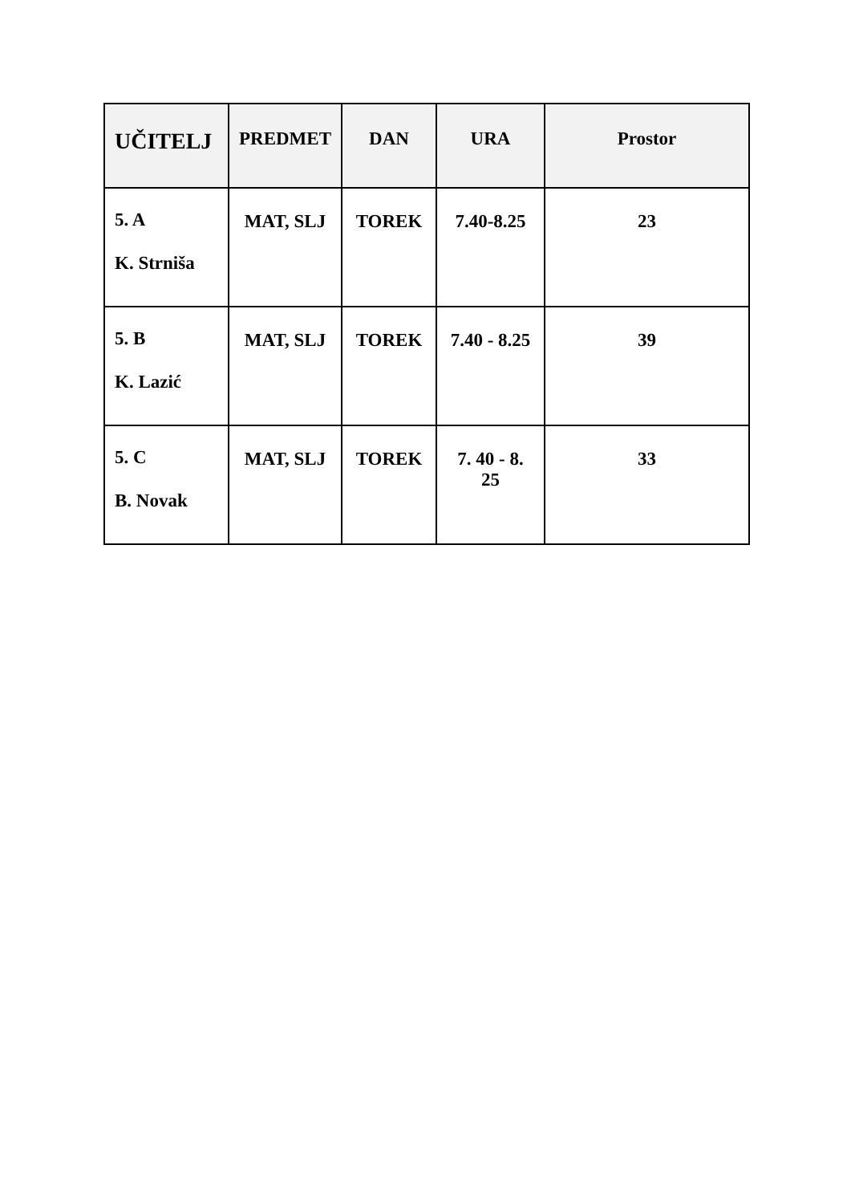| UČITELJ | PREDMET | DAN | URA | Prostor |
| --- | --- | --- | --- | --- |
| 5. A K. Strniša | MAT, SLJ | TOREK | 7.40-8.25 | 23 |
| 5. B K. Lazić | MAT, SLJ | TOREK | 7.40 - 8.25 | 39 |
| 5. C B. Novak | MAT, SLJ | TOREK | 7. 40 - 8. 25 | 33 |